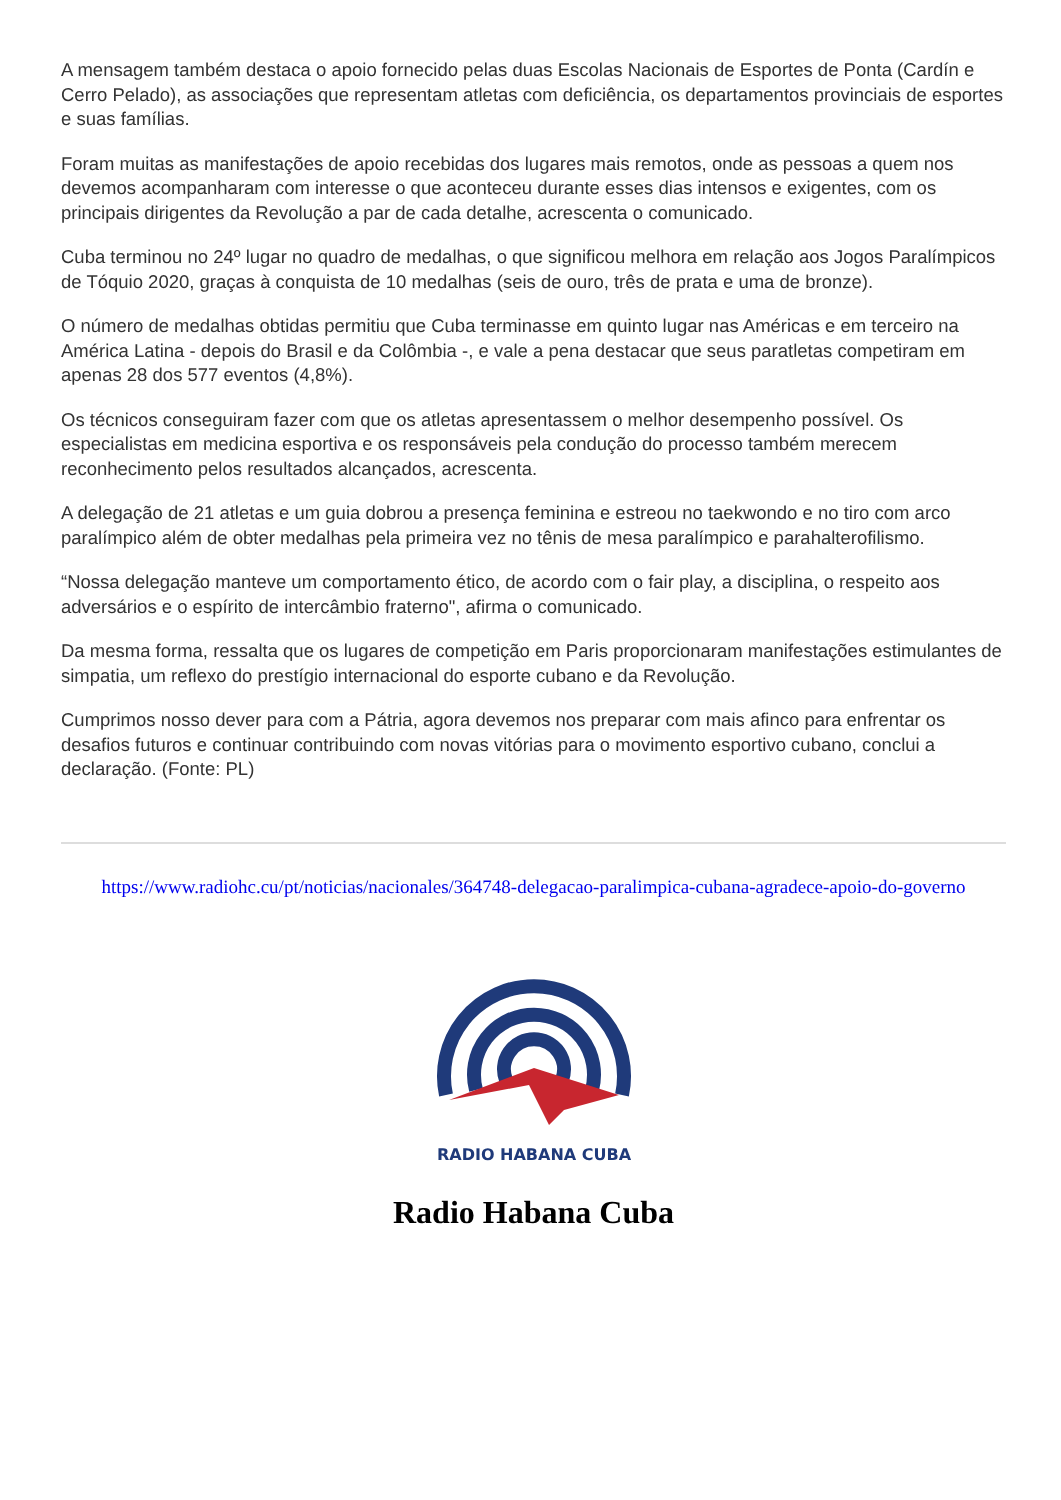A mensagem também destaca o apoio fornecido pelas duas Escolas Nacionais de Esportes de Ponta (Cardín e Cerro Pelado), as associações que representam atletas com deficiência, os departamentos provinciais de esportes e suas famílias.
Foram muitas as manifestações de apoio recebidas dos lugares mais remotos, onde as pessoas a quem nos devemos acompanharam com interesse o que aconteceu durante esses dias intensos e exigentes, com os principais dirigentes da Revolução a par de cada detalhe, acrescenta o comunicado.
Cuba terminou no 24º lugar no quadro de medalhas, o que significou melhora em relação aos Jogos Paralímpicos de Tóquio 2020, graças à conquista de 10 medalhas (seis de ouro, três de prata e uma de bronze).
O número de medalhas obtidas permitiu que Cuba terminasse em quinto lugar nas Américas e em terceiro na América Latina - depois do Brasil e da Colômbia -, e vale a pena destacar que seus paratletas competiram em apenas 28 dos 577 eventos (4,8%).
Os técnicos conseguiram fazer com que os atletas apresentassem o melhor desempenho possível. Os especialistas em medicina esportiva e os responsáveis pela condução do processo também merecem reconhecimento pelos resultados alcançados, acrescenta.
A delegação de 21 atletas e um guia dobrou a presença feminina e estreou no taekwondo e no tiro com arco paralímpico além de obter medalhas pela primeira vez no tênis de mesa paralímpico e parahalterofilismo.
“Nossa delegação manteve um comportamento ético, de acordo com o fair play, a disciplina, o respeito aos adversários e o espírito de intercâmbio fraterno", afirma o comunicado.
Da mesma forma, ressalta que os lugares de competição em Paris proporcionaram manifestações estimulantes de simpatia, um reflexo do prestígio internacional do esporte cubano e da Revolução.
Cumprimos nosso dever para com a Pátria, agora devemos nos preparar com mais afinco para enfrentar os desafios futuros e continuar contribuindo com novas vitórias para o movimento esportivo cubano, conclui a declaração. (Fonte: PL)
https://www.radiohc.cu/pt/noticias/nacionales/364748-delegacao-paralimpica-cubana-agradece-apoio-do-governo
RADIO HABANA CUBA
Radio Habana Cuba